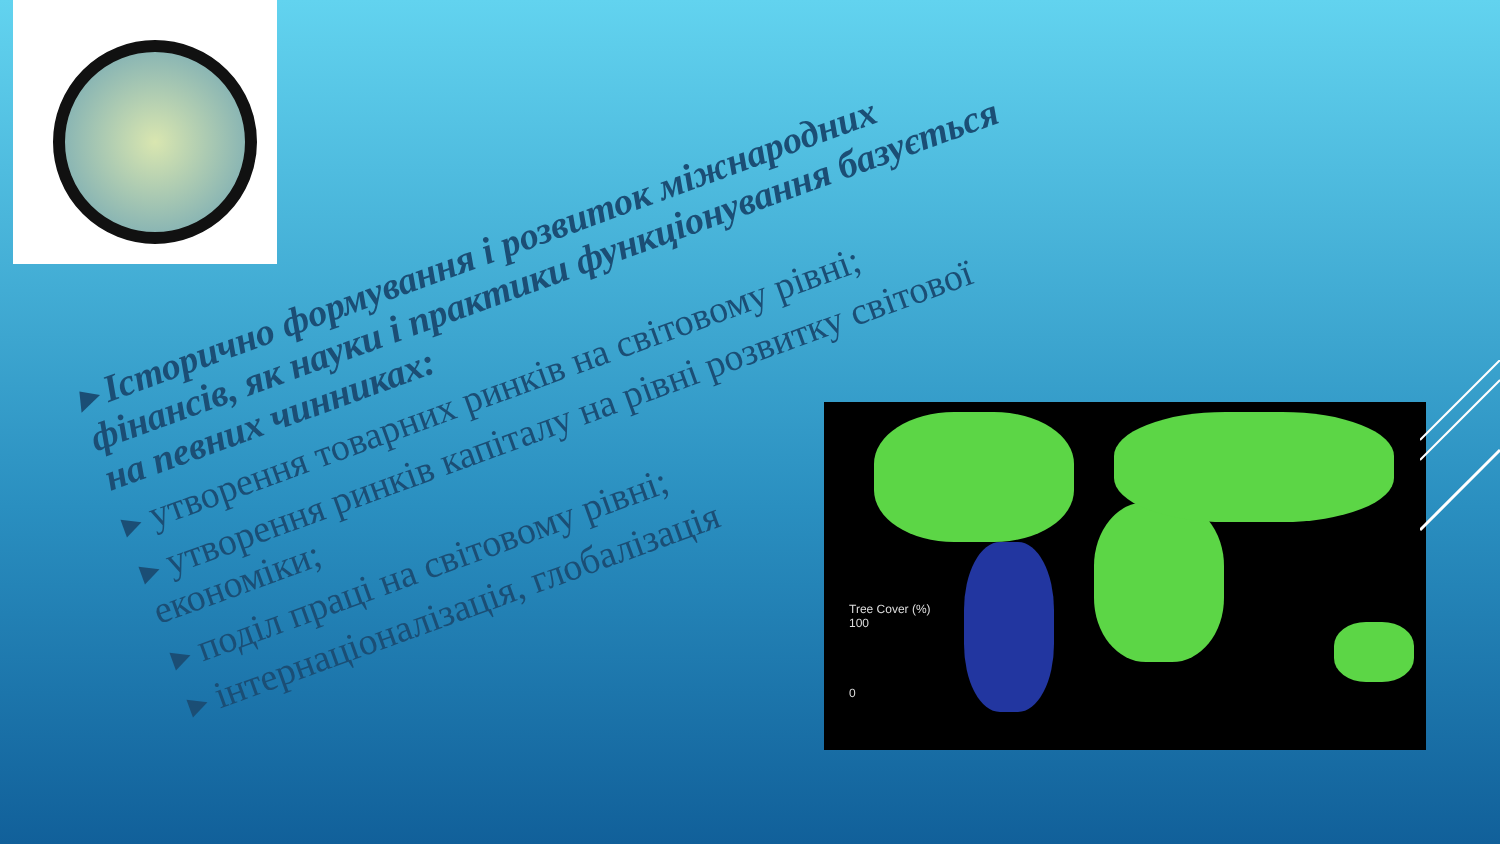Tree Cover (%)
100
0
▸ Історично формування і розвиток міжнародних фінансів, як науки і практики функціонування базується на певних чинниках:
▸ утворення товарних ринків на світовому рівні;
▸ утворення ринків капіталу на рівні розвитку світової економіки;
▸ поділ праці на світовому рівні;
▸ інтернаціоналізація, глобалізація